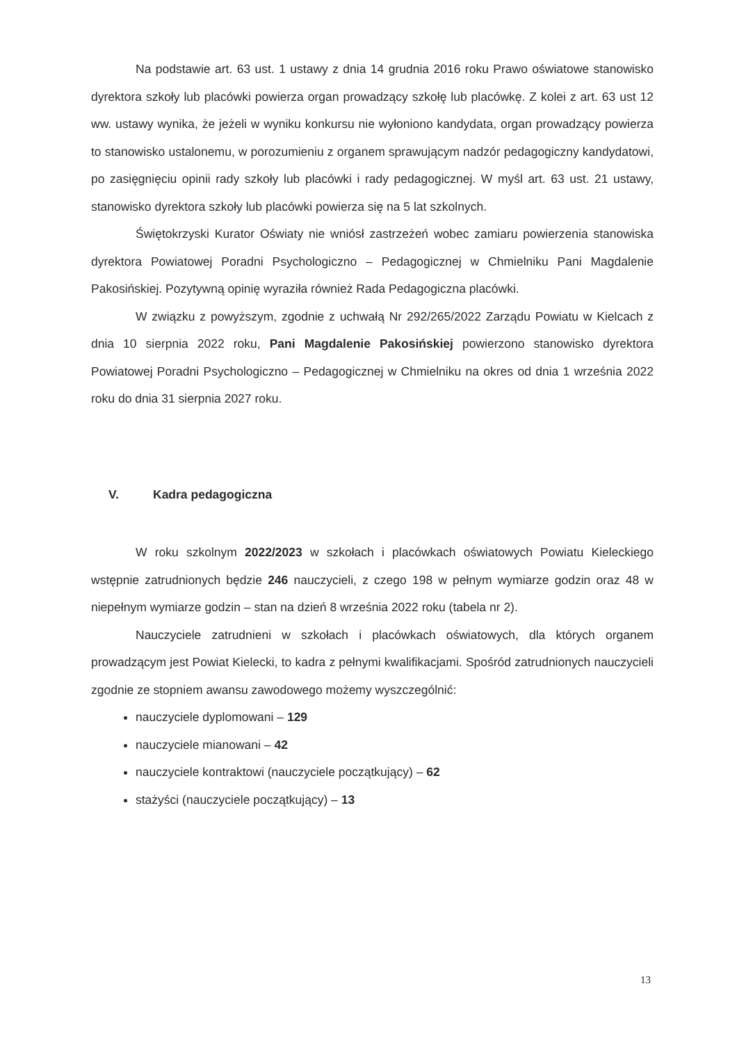Na podstawie art. 63 ust. 1 ustawy z dnia 14 grudnia 2016 roku Prawo oświatowe stanowisko dyrektora szkoły lub placówki powierza organ prowadzący szkołę lub placówkę. Z kolei z art. 63 ust 12 ww. ustawy wynika, że jeżeli w wyniku konkursu nie wyłoniono kandydata, organ prowadzący powierza to stanowisko ustalonemu, w porozumieniu z organem sprawującym nadzór pedagogiczny kandydatowi, po zasięgnięciu opinii rady szkoły lub placówki i rady pedagogicznej. W myśl art. 63 ust. 21 ustawy, stanowisko dyrektora szkoły lub placówki powierza się na 5 lat szkolnych.
Świętokrzyski Kurator Oświaty nie wniósł zastrzeżeń wobec zamiaru powierzenia stanowiska dyrektora Powiatowej Poradni Psychologiczno – Pedagogicznej w Chmielniku Pani Magdalenie Pakosińskiej. Pozytywną opinię wyraziła również Rada Pedagogiczna placówki.
W związku z powyższym, zgodnie z uchwałą Nr 292/265/2022 Zarządu Powiatu w Kielcach z dnia 10 sierpnia 2022 roku, Pani Magdalenie Pakosińskiej powierzono stanowisko dyrektora Powiatowej Poradni Psychologiczno – Pedagogicznej w Chmielniku na okres od dnia 1 września 2022 roku do dnia 31 sierpnia 2027 roku.
V. Kadra pedagogiczna
W roku szkolnym 2022/2023 w szkołach i placówkach oświatowych Powiatu Kieleckiego wstępnie zatrudnionych będzie 246 nauczycieli, z czego 198 w pełnym wymiarze godzin oraz 48 w niepełnym wymiarze godzin – stan na dzień 8 września 2022 roku (tabela nr 2).
Nauczyciele zatrudnieni w szkołach i placówkach oświatowych, dla których organem prowadzącym jest Powiat Kielecki, to kadra z pełnymi kwalifikacjami. Spośród zatrudnionych nauczycieli zgodnie ze stopniem awansu zawodowego możemy wyszczególnić:
nauczyciele dyplomowani – 129
nauczyciele mianowani – 42
nauczyciele kontraktowi (nauczyciele początkujący) – 62
stażyści (nauczyciele początkujący) – 13
13